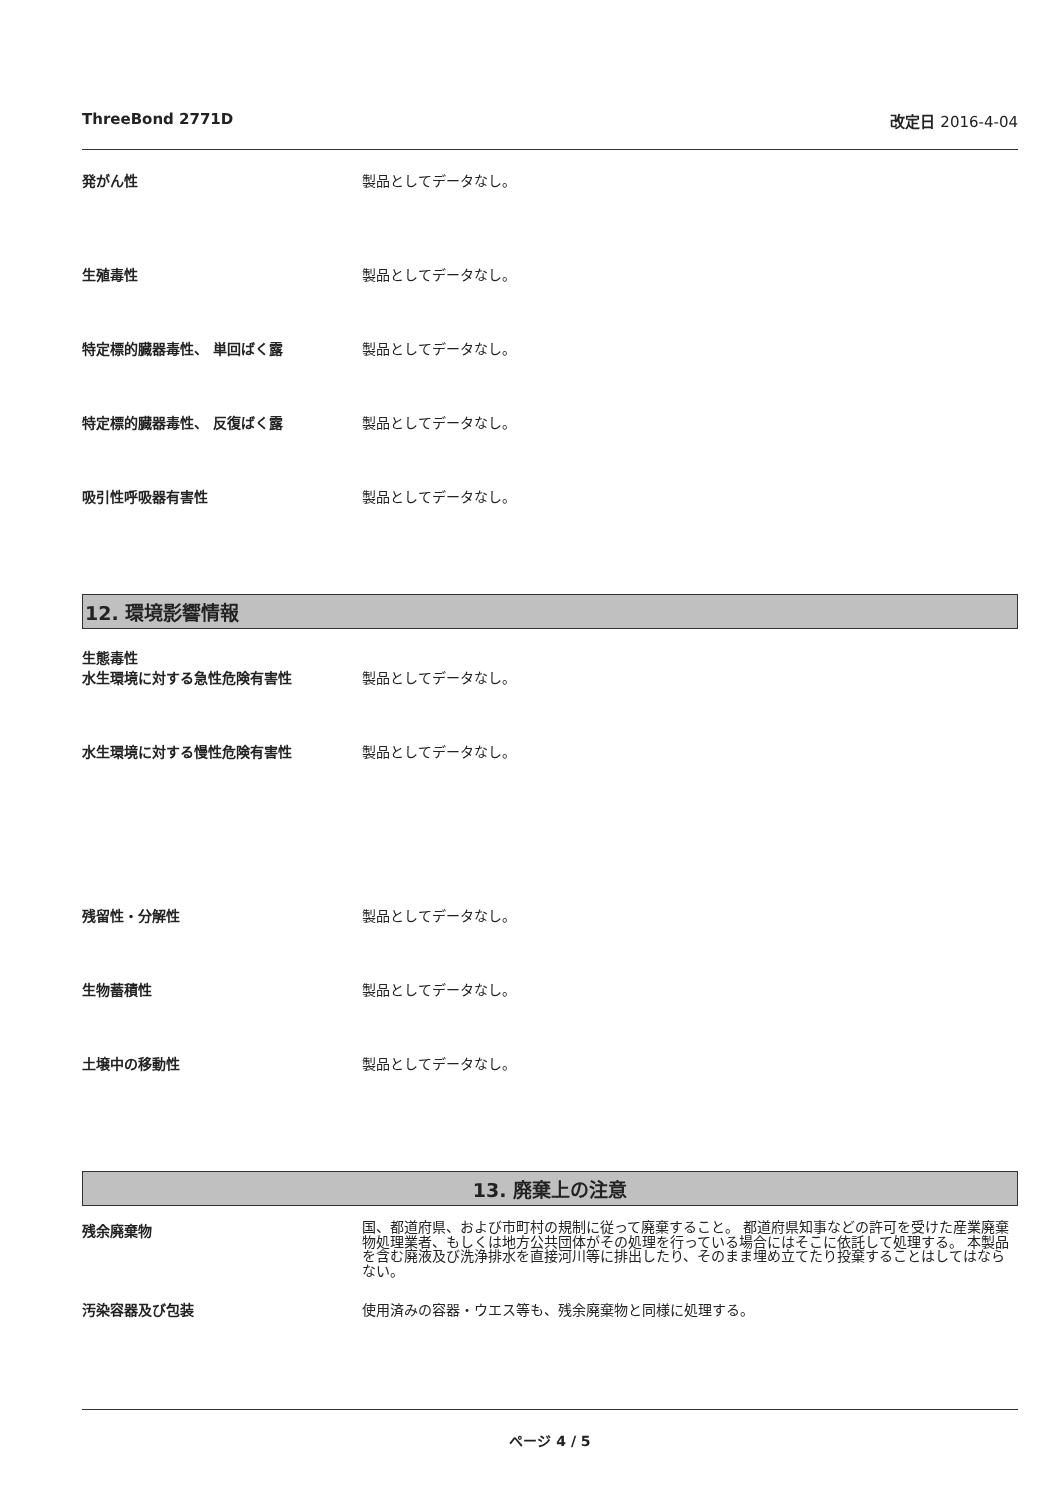ThreeBond 2771D 改定日 2016-4-04
発がん性 製品としてデータなし。
生殖毒性 製品としてデータなし。
特定標的臓器毒性、 単回ばく露 製品としてデータなし。
特定標的臓器毒性、 反復ばく露 製品としてデータなし。
吸引性呼吸器有害性 製品としてデータなし。
12. 環境影響情報
生態毒性
水生環境に対する急性危険有害性 製品としてデータなし。
水生環境に対する慢性危険有害性 製品としてデータなし。
残留性・分解性 製品としてデータなし。
生物蓄積性 製品としてデータなし。
土壌中の移動性 製品としてデータなし。
13. 廃棄上の注意
残余廃棄物
国、都道府県、および市町村の規制に従って廃棄すること。 都道府県知事などの許可を受けた産業廃棄物処理業者、もしくは地方公共団体がその処理を行っている場合にはそこに依託して処理する。 本製品を含む廃液及び洗浄排水を直接河川等に排出したり、そのまま埋め立てたり投棄することはしてはならない。
汚染容器及び包装 使用済みの容器・ウエス等も、残余廃棄物と同様に処理する。
ページ 4 / 5